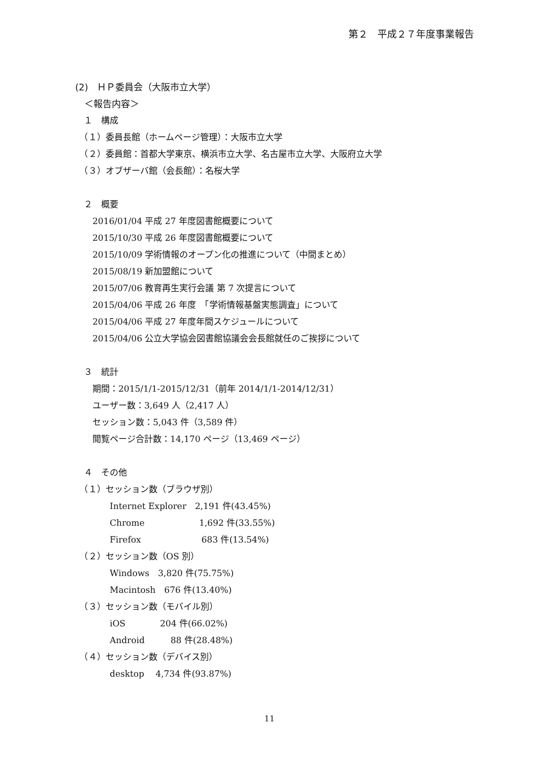第２　平成２７年度事業報告
(2)　ＨＰ委員会（大阪市立大学）
　＜報告内容＞
　１　構成
　（１）委員長館（ホームページ管理）：大阪市立大学
　（２）委員館：首都大学東京、横浜市立大学、名古屋市立大学、大阪府立大学
　（３）オブザーバ館（会長館）：名桜大学
　２　概要
　　2016/01/04 平成 27 年度図書館概要について
　　2015/10/30 平成 26 年度図書館概要について
　　2015/10/09 学術情報のオープン化の推進について（中間まとめ）
　　2015/08/19 新加盟館について
　　2015/07/06 教育再生実行会議 第 7 次提言について
　　2015/04/06 平成 26 年度　「学術情報基盤実態調査」について
　　2015/04/06 平成 27 年度年間スケジュールについて
　　2015/04/06 公立大学協会図書館協議会会長館就任のご挨拶について
　３　統計
　　期間：2015/1/1-2015/12/31（前年 2014/1/1-2014/12/31）
　　ユーザー数：3,649 人（2,417 人）
　　セッション数：5,043 件（3,589 件）
　　閲覧ページ合計数：14,170 ページ（13,469 ページ）
　４　その他
　（１）セッション数（ブラウザ別）
　　　　Internet Explorer　2,191 件(43.45%)
　　　　Chrome　　　　　　 1,692 件(33.55%)
　　　　Firefox　　　　　　　683 件(13.54%)
　（２）セッション数（OS 別）
　　　　Windows　3,820 件(75.75%)
　　　　Macintosh　676 件(13.40%)
　（３）セッション数（モバイル別）
　　　　iOS　　　　204 件(66.02%)
　　　　Android　　　88 件(28.48%)
　（４）セッション数（デバイス別）
　　　　desktop　 4,734 件(93.87%)
11